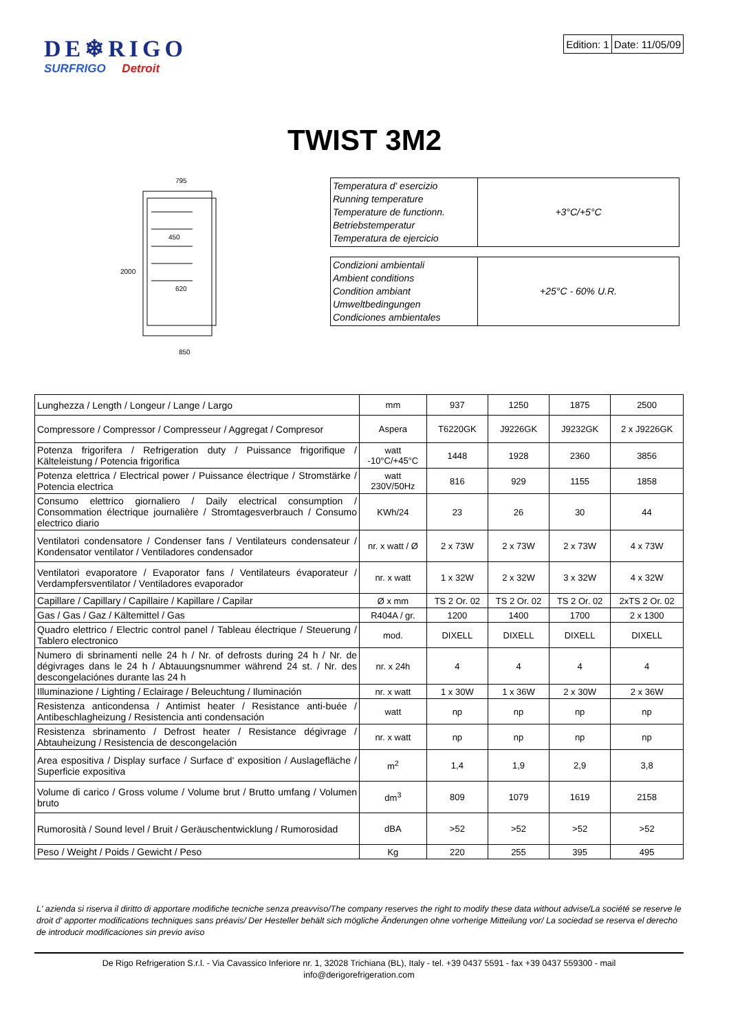DE❄RIGO
SURFRIGO Detroit
| Edition: 1 | Date: 11/05/09 |
TWIST 3M2
795
450
620
850
2000
| Temperatura d' esercizio Running temperature Temperature de functionn. Betriebstemperatur Temperatura de ejercicio | +3°C/+5°C |
| Condizioni ambientali Ambient conditions Condition ambiant Umweltbedingungen Condiciones ambientales | +25°C - 60% U.R. |
| Lunghezza / Length / Longeur / Lange / Largo | mm | 937 | 1250 | 1875 | 2500 |
| Compressore / Compressor / Compresseur / Aggregat / Compresor | Aspera | T6220GK | J9226GK | J9232GK | 2 x J9226GK |
| Potenza frigorifera / Refrigeration duty / Puissance frigorifique / Kälteleistung / Potencia frigorifica | watt -10°C/+45°C | 1448 | 1928 | 2360 | 3856 |
| Potenza elettrica / Electrical power / Puissance électrique / Stromstärke / Potencia electrica | watt 230V/50Hz | 816 | 929 | 1155 | 1858 |
| Consumo elettrico giornaliero / Daily electrical consumption / Consommation électrique journalière / Stromtagesverbrauch / Consumo electrico diario | KWh/24 | 23 | 26 | 30 | 44 |
| Ventilatori condensatore / Condenser fans / Ventilateurs condensateur / Kondensator ventilator / Ventiladores condensador | nr. x watt / Ø | 2 x 73W | 2 x 73W | 2 x 73W | 4 x 73W |
| Ventilatori evaporatore / Evaporator fans / Ventilateurs évaporateur / Verdampfersventilator / Ventiladores evaporador | nr. x watt | 1 x 32W | 2 x 32W | 3 x 32W | 4 x 32W |
| Capillare / Capillary / Capillaire / Kapillare / Capilar | Ø x mm | TS 2 Or. 02 | TS 2 Or. 02 | TS 2 Or. 02 | 2xTS 2 Or. 02 |
| Gas / Gas / Gaz / Kältemittel / Gas | R404A / gr. | 1200 | 1400 | 1700 | 2 x 1300 |
| Quadro elettrico / Electric control panel / Tableau électrique / Steuerung / Tablero electronico | mod. | DIXELL | DIXELL | DIXELL | DIXELL |
| Numero di sbrinamenti nelle 24 h / Nr. of defrosts during 24 h / Nr. de dégivrages dans le 24 h / Abtauungsnummer während 24 st. / Nr. des descongelaciónes durante las 24 h | nr. x 24h | 4 | 4 | 4 | 4 |
| Illuminazione / Lighting / Eclairage / Beleuchtung / Iluminación | nr. x watt | 1 x 30W | 1 x 36W | 2 x 30W | 2 x 36W |
| Resistenza anticondensa / Antimist heater / Resistance anti-buée / Antibeschlagheizung / Resistencia anti condensación | watt | np | np | np | np |
| Resistenza sbrinamento / Defrost heater / Resistance dégivrage / Abtauheizung / Resistencia de descongelación | nr. x watt | np | np | np | np |
| Area espositiva / Display surface / Surface d' exposition / Auslagefläche / Superficie expositiva | m<sup>2</sup> | 1,4 | 1,9 | 2,9 | 3,8 |
| Volume di carico / Gross volume / Volume brut / Brutto umfang / Volumen bruto | dm<sup>3</sup> | 809 | 1079 | 1619 | 2158 |
| Rumorosità / Sound level / Bruit / Geräuschentwicklung / Rumorosidad | dBA | >52 | >52 | >52 | >52 |
| Peso / Weight / Poids / Gewicht / Peso | Kg | 220 | 255 | 395 | 495 |
L' azienda si riserva il diritto di apportare modifiche tecniche senza preavviso/The company reserves the right to modify these data without advise/La société se reserve le droit d' apporter modifications techniques sans préavis/ Der Hesteller behält sich mögliche Änderungen ohne vorherige Mitteilung vor/ La sociedad se reserva el derecho de introducir modificaciones sin previo aviso
De Rigo Refrigeration S.r.l. - Via Cavassico Inferiore nr. 1, 32028 Trichiana (BL), Italy - tel. +39 0437 5591 - fax +39 0437 559300 - mail
info@derigorefrigeration.com